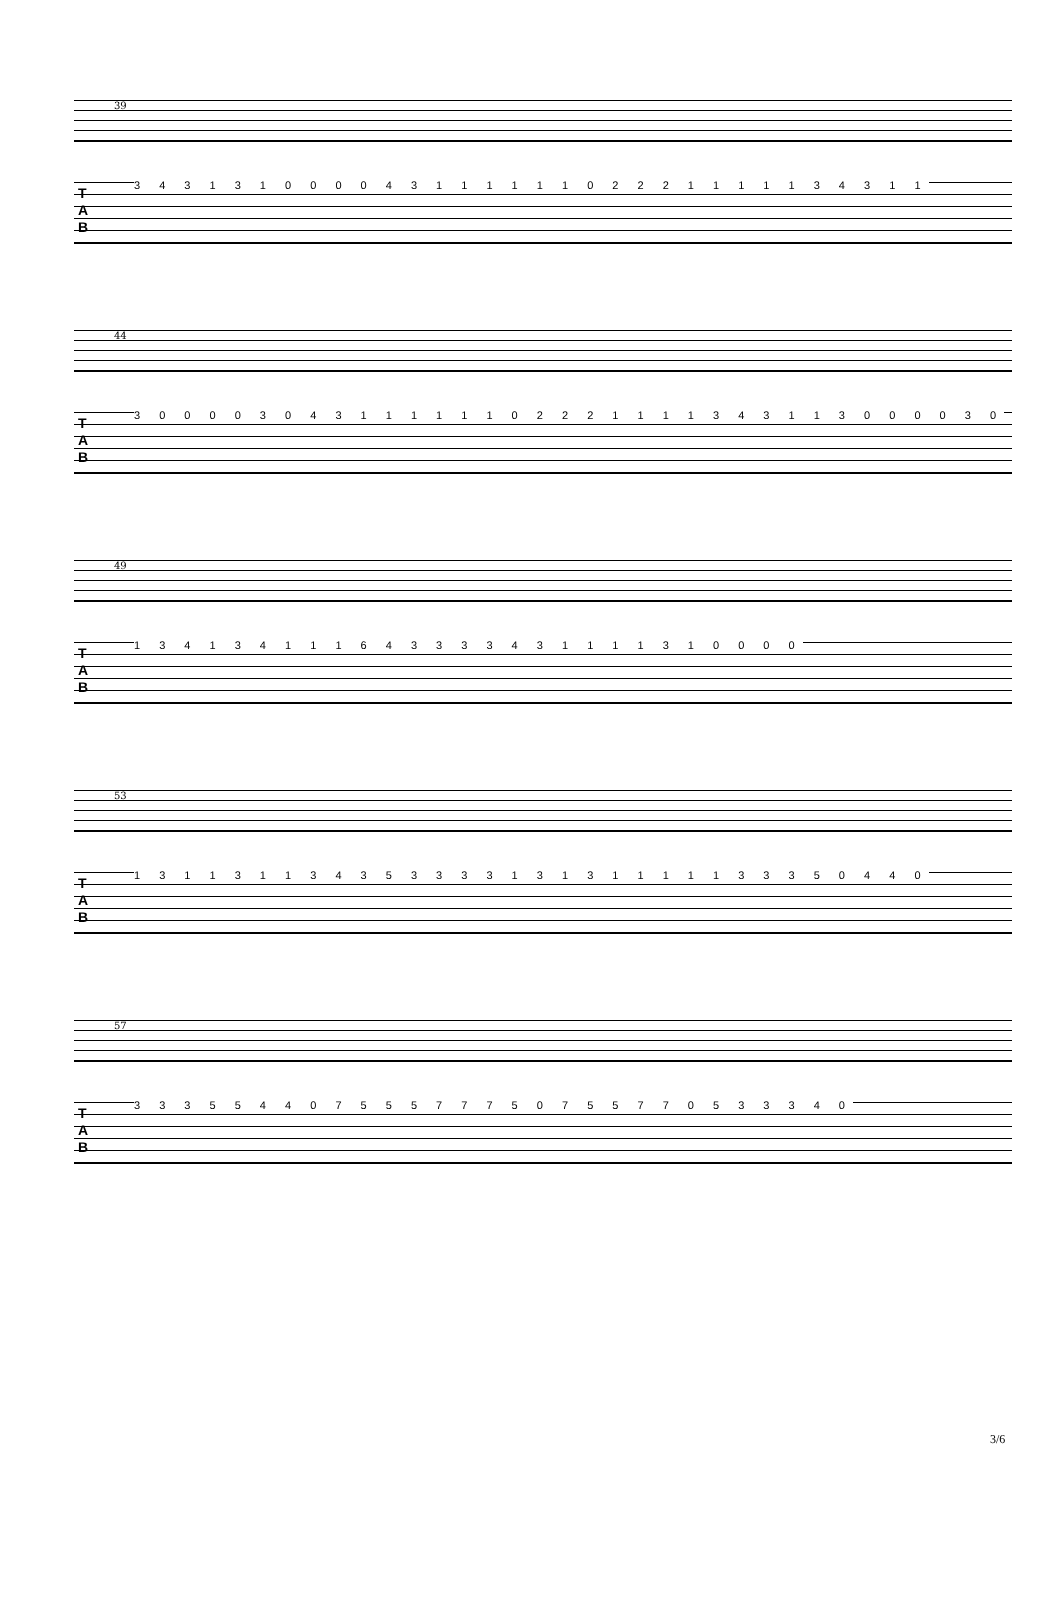39
T
A
B
3 4 3 1 3 1 0 0 0 0 4 3 1 1 1 1 1 1 0 2 2 2 1 1 1 1 1 3 4 3 1 1
44
T
A
B
3 0 0 0 0 3 0 4 3 1 1 1 1 1 1 0 2 2 2 1 1 1 1 3 4 3 1 1 3 0 0 0 0 3 0
49
T
A
B
1 3 4 1 3 4 1 1 1 6 4 3 3 3 3 4 3 1 1 1 1 3 1 0 0 0 0
53
T
A
B
1 3 1 1 3 1 1 3 4 3 5 3 3 3 3 1 3 1 3 1 1 1 1 1 3 3 3 5 0 4 4 0
57
T
A
B
3 3 3 5 5 4 4 0 7 5 5 5 7 7 7 5 0 7 5 5 7 7 0 5 3 3 3 4 0
3/6